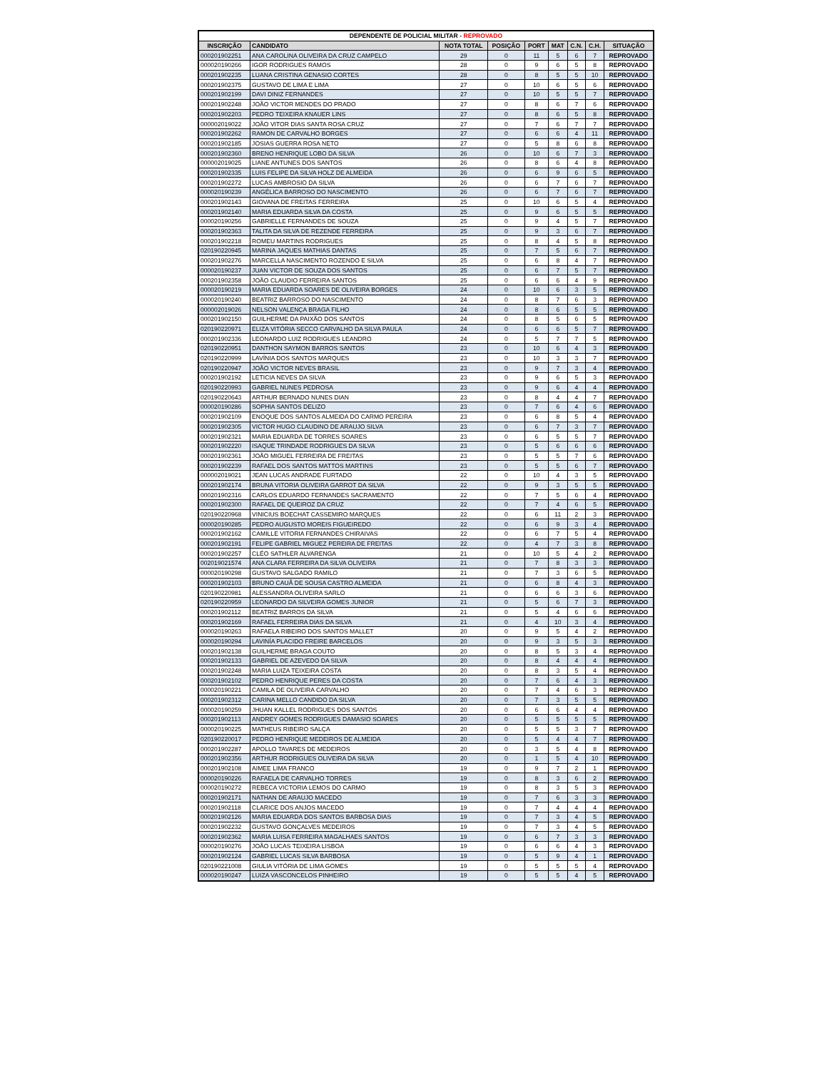| DEPENDENTE DE POLICIAL MILITAR - REPROVADO | | | | | | | | |
| --- | --- | --- | --- | --- | --- | --- | --- | --- |
| INSCRIÇÃO | CANDIDATO | NOTA TOTAL | POSIÇÃO | PORT | MAT | C.N. | C.H. | SITUAÇÃO |
| 000201902251 | ANA CAROLINA OLIVEIRA DA CRUZ CAMPELO | 29 | 0 | 11 | 5 | 6 | 7 | REPROVADO |
| 000020190266 | IGOR RODRIGUES RAMOS | 28 | 0 | 9 | 6 | 5 | 8 | REPROVADO |
| 000201902235 | LUANA CRISTINA GENASIO CORTES | 28 | 0 | 8 | 5 | 5 | 10 | REPROVADO |
| 000201902375 | GUSTAVO DE LIMA E LIMA | 27 | 0 | 10 | 6 | 5 | 6 | REPROVADO |
| 000201902199 | DAVI DINIZ FERNANDES | 27 | 0 | 10 | 5 | 5 | 7 | REPROVADO |
| 000201902248 | JOÃO VICTOR MENDES DO PRADO | 27 | 0 | 8 | 6 | 7 | 6 | REPROVADO |
| 000201902203 | PEDRO TEIXEIRA KNAUER LINS | 27 | 0 | 8 | 6 | 5 | 8 | REPROVADO |
| 000002019022 | JOÃO VITOR DIAS SANTA ROSA CRUZ | 27 | 0 | 7 | 6 | 7 | 7 | REPROVADO |
| 000201902262 | RAMON DE CARVALHO BORGES | 27 | 0 | 6 | 6 | 4 | 11 | REPROVADO |
| 000201902185 | JOSIAS GUERRA ROSA NETO | 27 | 0 | 5 | 8 | 6 | 8 | REPROVADO |
| 000201902360 | BRENO HENRIQUE LOBO DA SILVA | 26 | 0 | 10 | 6 | 7 | 3 | REPROVADO |
| 000002019025 | LIANE ANTUNES DOS SANTOS | 26 | 0 | 8 | 6 | 4 | 8 | REPROVADO |
| 000201902335 | LUIS FELIPE DA SILVA HOLZ DE ALMEIDA | 26 | 0 | 6 | 9 | 6 | 5 | REPROVADO |
| 000201902272 | LUCAS AMBROSIO DA SILVA | 26 | 0 | 6 | 7 | 6 | 7 | REPROVADO |
| 000020190239 | ANGÉLICA BARROSO DO NASCIMENTO | 26 | 0 | 6 | 7 | 6 | 7 | REPROVADO |
| 000201902143 | GIOVANA DE FREITAS FERREIRA | 25 | 0 | 10 | 6 | 5 | 4 | REPROVADO |
| 000201902140 | MARIA EDUARDA SILVA DA COSTA | 25 | 0 | 9 | 6 | 5 | 5 | REPROVADO |
| 000020190256 | GABRIELLE FERNANDES DE SOUZA | 25 | 0 | 9 | 4 | 5 | 7 | REPROVADO |
| 000201902363 | TALITA DA SILVA DE REZENDE FERREIRA | 25 | 0 | 9 | 3 | 6 | 7 | REPROVADO |
| 000201902218 | ROMEU MARTINS RODRIGUES | 25 | 0 | 8 | 4 | 5 | 8 | REPROVADO |
| 020190220945 | MARINA JAQUES MATHIAS DANTAS | 25 | 0 | 7 | 5 | 6 | 7 | REPROVADO |
| 000201902276 | MARCELLA NASCIMENTO ROZENDO E SILVA | 25 | 0 | 6 | 8 | 4 | 7 | REPROVADO |
| 000020190237 | JUAN VICTOR DE SOUZA DOS SANTOS | 25 | 0 | 6 | 7 | 5 | 7 | REPROVADO |
| 000201902358 | JOÃO CLAUDIO FERREIRA SANTOS | 25 | 0 | 6 | 6 | 4 | 9 | REPROVADO |
| 000020190219 | MARIA EDUARDA SOARES DE OLIVEIRA BORGES | 24 | 0 | 10 | 6 | 3 | 5 | REPROVADO |
| 000020190240 | BEATRIZ BARROSO DO NASCIMENTO | 24 | 0 | 8 | 7 | 6 | 3 | REPROVADO |
| 000002019026 | NELSON VALENÇA BRAGA FILHO | 24 | 0 | 8 | 6 | 5 | 5 | REPROVADO |
| 000201902150 | GUILHERME DA PAIXÃO DOS SANTOS | 24 | 0 | 8 | 5 | 6 | 5 | REPROVADO |
| 020190220971 | ELIZA VITÓRIA SECCO CARVALHO DA SILVA PAULA | 24 | 0 | 6 | 6 | 5 | 7 | REPROVADO |
| 000201902336 | LEONARDO LUIZ RODRIGUES LEANDRO | 24 | 0 | 5 | 7 | 7 | 5 | REPROVADO |
| 020190220951 | DANTHON SAYMON BARROS SANTOS | 23 | 0 | 10 | 6 | 4 | 3 | REPROVADO |
| 020190220999 | LAVÍNIA DOS SANTOS MARQUES | 23 | 0 | 10 | 3 | 3 | 7 | REPROVADO |
| 020190220947 | JOÃO VICTOR NEVES BRASIL | 23 | 0 | 9 | 7 | 3 | 4 | REPROVADO |
| 000201902192 | LETICIA NEVES DA SILVA | 23 | 0 | 9 | 6 | 5 | 3 | REPROVADO |
| 020190220993 | GABRIEL NUNES PEDROSA | 23 | 0 | 9 | 6 | 4 | 4 | REPROVADO |
| 020190220643 | ARTHUR BERNADO NUNES DIAN | 23 | 0 | 8 | 4 | 4 | 7 | REPROVADO |
| 000020190286 | SOPHIA SANTOS DELIZO | 23 | 0 | 7 | 6 | 4 | 6 | REPROVADO |
| 000201902109 | ENOQUE DOS SANTOS ALMEIDA DO CARMO PEREIRA | 23 | 0 | 6 | 8 | 5 | 4 | REPROVADO |
| 000201902305 | VICTOR HUGO CLAUDINO DE ARAUJO SILVA | 23 | 0 | 6 | 7 | 3 | 7 | REPROVADO |
| 000201902321 | MARIA EDUARDA DE TORRES SOARES | 23 | 0 | 6 | 5 | 5 | 7 | REPROVADO |
| 000201902220 | ISAQUE TRINDADE RODRIGUES DA SILVA | 23 | 0 | 5 | 6 | 6 | 6 | REPROVADO |
| 000201902361 | JOÃO MIGUEL FERREIRA DE FREITAS | 23 | 0 | 5 | 5 | 7 | 6 | REPROVADO |
| 000201902239 | RAFAEL DOS SANTOS MATTOS MARTINS | 23 | 0 | 5 | 5 | 6 | 7 | REPROVADO |
| 000002019021 | JEAN LUCAS ANDRADE FURTADO | 22 | 0 | 10 | 4 | 3 | 5 | REPROVADO |
| 000201902174 | BRUNA VITORIA OLIVEIRA GARROT DA SILVA | 22 | 0 | 9 | 3 | 5 | 5 | REPROVADO |
| 000201902316 | CARLOS EDUARDO FERNANDES SACRAMENTO | 22 | 0 | 7 | 5 | 6 | 4 | REPROVADO |
| 000201902300 | RAFAEL DE QUEIROZ DA CRUZ | 22 | 0 | 7 | 4 | 6 | 5 | REPROVADO |
| 020190220968 | VINICIUS BOECHAT CASSEMIRO MARQUES | 22 | 0 | 6 | 11 | 2 | 3 | REPROVADO |
| 000020190285 | PEDRO AUGUSTO MOREIS FIGUEIREDO | 22 | 0 | 6 | 9 | 3 | 4 | REPROVADO |
| 000201902162 | CAMILLE VITORIA FERNANDES CHIRAIVAS | 22 | 0 | 6 | 7 | 5 | 4 | REPROVADO |
| 000201902191 | FELIPE GABRIEL MIGUEZ PEREIRA DE FREITAS | 22 | 0 | 4 | 7 | 3 | 8 | REPROVADO |
| 000201902257 | CLÉO SATHLER ALVARENGA | 21 | 0 | 10 | 5 | 4 | 2 | REPROVADO |
| 002019021574 | ANA CLARA FERREIRA DA SILVA OLIVEIRA | 21 | 0 | 7 | 8 | 3 | 3 | REPROVADO |
| 000020190298 | GUSTAVO SALGADO RAMILO | 21 | 0 | 7 | 3 | 6 | 5 | REPROVADO |
| 000201902103 | BRUNO CAUÃ DE SOUSA CASTRO ALMEIDA | 21 | 0 | 6 | 8 | 4 | 3 | REPROVADO |
| 020190220981 | ALESSANDRA OLIVEIRA SARLO | 21 | 0 | 6 | 6 | 3 | 6 | REPROVADO |
| 020190220959 | LEONARDO DA SILVEIRA GOMES JUNIOR | 21 | 0 | 5 | 6 | 7 | 3 | REPROVADO |
| 000201902112 | BEATRIZ BARROS DA SILVA | 21 | 0 | 5 | 4 | 6 | 6 | REPROVADO |
| 000201902169 | RAFAEL FERREIRA DIAS DA SILVA | 21 | 0 | 4 | 10 | 3 | 4 | REPROVADO |
| 000020190263 | RAFAELA RIBEIRO DOS SANTOS MALLET | 20 | 0 | 9 | 5 | 4 | 2 | REPROVADO |
| 000020190294 | LAVINÍA PLACIDO FREIRE BARCELOS | 20 | 0 | 9 | 3 | 5 | 3 | REPROVADO |
| 000201902138 | GUILHERME BRAGA COUTO | 20 | 0 | 8 | 5 | 3 | 4 | REPROVADO |
| 000201902133 | GABRIEL DE AZEVEDO DA SILVA | 20 | 0 | 8 | 4 | 4 | 4 | REPROVADO |
| 000201902248 | MARIA LUIZA TEIXEIRA COSTA | 20 | 0 | 8 | 3 | 5 | 4 | REPROVADO |
| 000201902102 | PEDRO HENRIQUE PERES DA COSTA | 20 | 0 | 7 | 6 | 4 | 3 | REPROVADO |
| 000020190221 | CAMILA DE OLIVEIRA CARVALHO | 20 | 0 | 7 | 4 | 6 | 3 | REPROVADO |
| 000201902312 | CARINA MELLO CANDIDO DA SILVA | 20 | 0 | 7 | 3 | 5 | 5 | REPROVADO |
| 000020190259 | JHUAN KALLEL RODRIGUES DOS SANTOS | 20 | 0 | 6 | 6 | 4 | 4 | REPROVADO |
| 000201902113 | ANDREY GOMES RODRIGUES DAMASIO SOARES | 20 | 0 | 5 | 5 | 5 | 5 | REPROVADO |
| 000020190225 | MATHEUS RIBEIRO SALÇA | 20 | 0 | 5 | 5 | 3 | 7 | REPROVADO |
| 020190220017 | PEDRO HENRIQUE MEDEIROS DE ALMEIDA | 20 | 0 | 5 | 4 | 4 | 7 | REPROVADO |
| 000201902287 | APOLLO TAVARES DE MEDEIROS | 20 | 0 | 3 | 5 | 4 | 8 | REPROVADO |
| 000201902356 | ARTHUR RODRIGUES OLIVEIRA DA SILVA | 20 | 0 | 1 | 5 | 4 | 10 | REPROVADO |
| 000201902108 | AIMEE LIMA FRANCO | 19 | 0 | 9 | 7 | 2 | 1 | REPROVADO |
| 000020190226 | RAFAELA DE CARVALHO TORRES | 19 | 0 | 8 | 3 | 6 | 2 | REPROVADO |
| 000020190272 | REBECA VICTORIA LEMOS DO CARMO | 19 | 0 | 8 | 3 | 5 | 3 | REPROVADO |
| 000201902171 | NATHAN DE ARAUJO MACEDO | 19 | 0 | 7 | 6 | 3 | 3 | REPROVADO |
| 000201902118 | CLARICE DOS ANJOS MACEDO | 19 | 0 | 7 | 4 | 4 | 4 | REPROVADO |
| 000201902126 | MARIA EDUARDA DOS SANTOS BARBOSA DIAS | 19 | 0 | 7 | 3 | 4 | 5 | REPROVADO |
| 000201902232 | GUSTAVO GONÇALVES MEDEIROS | 19 | 0 | 7 | 3 | 4 | 5 | REPROVADO |
| 000201902362 | MARIA LUISA FERREIRA MAGALHAES SANTOS | 19 | 0 | 6 | 7 | 3 | 3 | REPROVADO |
| 000020190276 | JOÃO LUCAS TEIXEIRA LISBOA | 19 | 0 | 6 | 6 | 4 | 3 | REPROVADO |
| 000201902124 | GABRIEL LUCAS SILVA BARBOSA | 19 | 0 | 5 | 9 | 4 | 1 | REPROVADO |
| 020190221008 | GIULIA VITÓRIA DE LIMA GOMES | 19 | 0 | 5 | 5 | 5 | 4 | REPROVADO |
| 000020190247 | LUIZA VASCONCELOS PINHEIRO | 19 | 0 | 5 | 5 | 4 | 5 | REPROVADO |